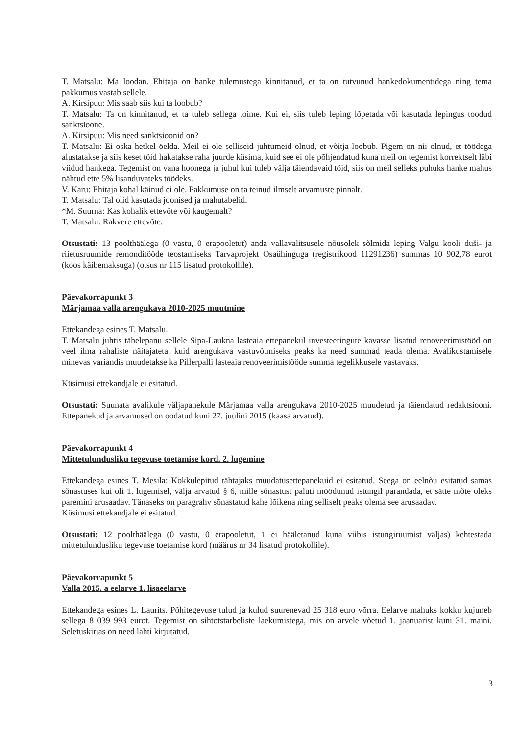T. Matsalu: Ma loodan. Ehitaja on hanke tulemustega kinnitanud, et ta on tutvunud hankedokumentidega ning tema pakkumus vastab sellele.
A. Kirsipuu: Mis saab siis kui ta loobub?
T. Matsalu: Ta on kinnitanud, et ta tuleb sellega toime. Kui ei, siis tuleb leping lõpetada või kasutada lepingus toodud sanktsioone.
A. Kirsipuu: Mis need sanktsioonid on?
T. Matsalu: Ei oska hetkel öelda. Meil ei ole selliseid juhtumeid olnud, et võitja loobub. Pigem on nii olnud, et töödega alustatakse ja siis keset töid hakatakse raha juurde küsima, kuid see ei ole põhjendatud kuna meil on tegemist korrektselt läbi viidud hankega. Tegemist on vana hoonega ja juhul kui tuleb välja täiendavaid töid, siis on meil selleks puhuks hanke mahus nähtud ette 5% lisanduvateks töödeks.
V. Karu: Ehitaja kohal käinud ei ole. Pakkumuse on ta teinud ilmselt arvamuste pinnalt.
T. Matsalu: Tal olid kasutada joonised ja mahutabelid.
*M. Suurna: Kas kohalik ettevõte või kaugemalt?
T. Matsalu: Rakvere ettevõte.
Otsustati: 13 poolthäälega (0 vastu, 0 erapooletut) anda vallavalitsusele nõusolek sõlmida leping Valgu kooli duši- ja riietusruumide remonditööde teostamiseks Tarvaprojekt Osaühinguga (registrikood 11291236) summas 10 902,78 eurot (koos käibemaksuga) (otsus nr 115 lisatud protokollile).
Päevakorrapunkt 3
Märjamaa valla arengukava 2010-2025 muutmine
Ettekandega esines T. Matsalu.
T. Matsalu juhtis tähelepanu sellele Sipa-Laukna lasteaia ettepanekul investeeringute kavasse lisatud renoveerimistööd on veel ilma rahaliste näitajateta, kuid arengukava vastuvõtmiseks peaks ka need summad teada olema. Avalikustamisele minevas variandis muudetakse ka Pillerpalli lasteaia renoveerimistööde summa tegelikkusele vastavaks.
Küsimusi ettekandjale ei esitatud.
Otsustati: Suunata avalikule väljapanekule Märjamaa valla arengukava 2010-2025 muudetud ja täiendatud redaktsiooni. Ettepanekud ja arvamused on oodatud kuni 27. juulini 2015 (kaasa arvatud).
Päevakorrapunkt 4
Mittetulundusliku tegevuse toetamise kord. 2. lugemine
Ettekandega esines T. Mesila: Kokkulepitud tähtajaks muudatusettepanekuid ei esitatud. Seega on eelnõu esitatud samas sõnastuses kui oli 1. lugemisel, välja arvatud § 6, mille sõnastust paluti möödunud istungil parandada, et sätte mõte oleks paremini arusaadav. Tänaseks on paragrahv sõnastatud kahe lõikena ning selliselt peaks olema see arusaadav.
Küsimusi ettekandjale ei esitatud.
Otsustati: 12 poolthäälega (0 vastu, 0 erapooletut, 1 ei hääletanud kuna viibis istungiruumist väljas) kehtestada mittetulundusliku tegevuse toetamise kord (määrus nr 34 lisatud protokollile).
Päevakorrapunkt 5
Valla 2015. a eelarve 1. lisaeelarve
Ettekandega esines L. Laurits. Põhitegevuse tulud ja kulud suurenevad 25 318 euro võrra. Eelarve mahuks kokku kujuneb sellega 8 039 993 eurot. Tegemist on sihtotstarbeliste laekumistega, mis on arvele võetud 1. jaanuarist kuni 31. maini. Seletuskirjas on need lahti kirjutatud.
3